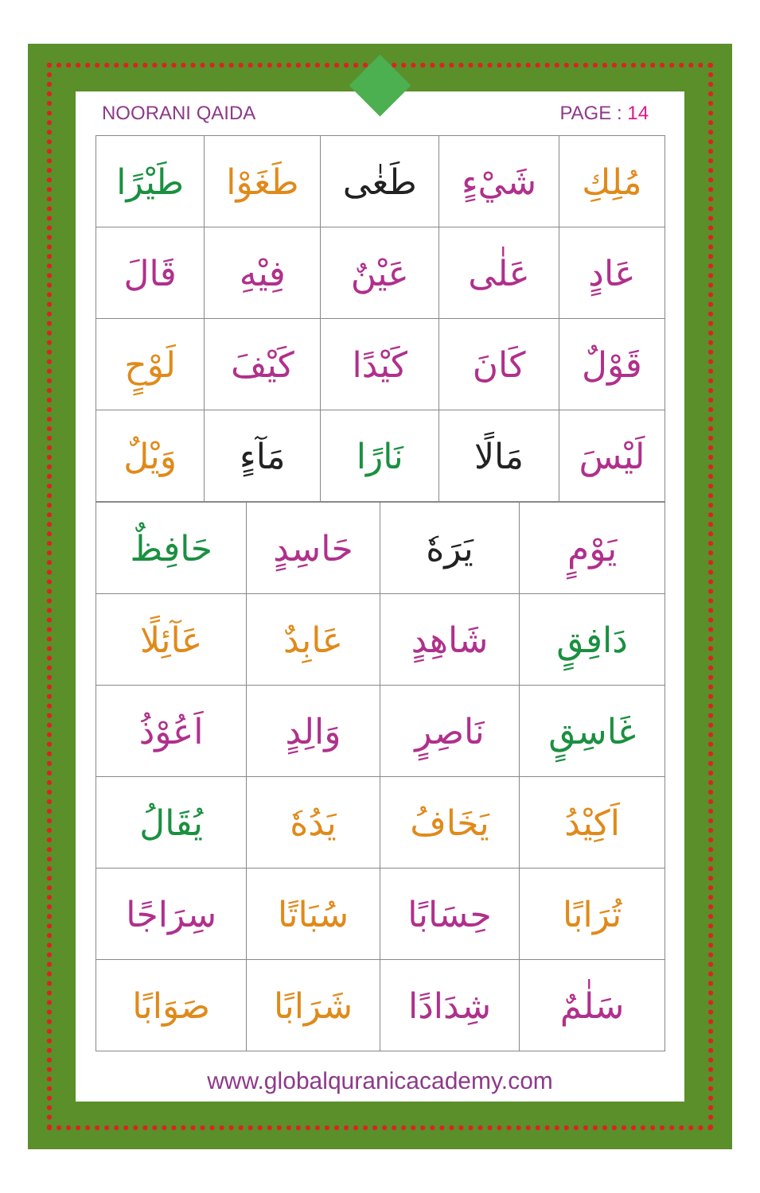NOORANI QAIDA PAGE : 14
| مُلِكِ | شَيْءٍ | طَغٰى | طَغَوْا | طَيْرًا |
| عَادٍ | عَلٰى | عَيْنٌ | فِيْهِ | قَالَ |
| قَوْلٌ | كَانَ | كَيْدًا | كَيْفَ | لَوْحٍ |
| لَيْسَ | مَالًا | نَارًا | مَآءٍ | وَيْلٌ |
| يَوْمٍ | يَرَهٗ | حَاسِدٍ | حَافِظٌ |
| دَافِقٍ | شَاهِدٍ | عَابِدٌ | عَآئِلًا |
| غَاسِقٍ | نَاصِرٍ | وَالِدٍ | اَعُوْذُ |
| اَكِيْدُ | يَخَافُ | يَدُهٗ | يُقَالُ |
| تُرَابًا | حِسَابًا | سُبَاتًا | سِرَاجًا |
| سَلٰمٌ | شِدَادًا | شَرَابًا | صَوَابًا |
www.globalquranicacademy.com